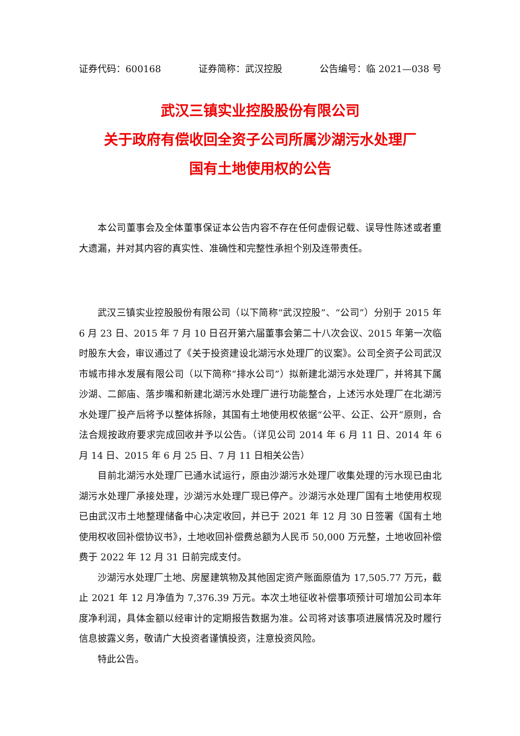证券代码：600168 证券简称：武汉控股 公告编号：临 2021—038 号
武汉三镇实业控股股份有限公司
关于政府有偿收回全资子公司所属沙湖污水处理厂
国有土地使用权的公告
本公司董事会及全体董事保证本公告内容不存在任何虚假记载、误导性陈述或者重大遗漏，并对其内容的真实性、准确性和完整性承担个别及连带责任。
武汉三镇实业控股股份有限公司（以下简称“武汉控股”、“公司”）分别于 2015 年 6 月 23 日、2015 年 7 月 10 日召开第六届董事会第二十八次会议、2015 年第一次临时股东大会，审议通过了《关于投资建设北湖污水处理厂的议案》。公司全资子公司武汉市城市排水发展有限公司（以下简称“排水公司”）拟新建北湖污水处理厂，并将其下属沙湖、二郎庙、落步嘴和新建北湖污水处理厂进行功能整合，上述污水处理厂在北湖污水处理厂投产后将予以整体拆除，其国有土地使用权依据“公平、公正、公开”原则，合法合规按政府要求完成回收并予以公告。（详见公司 2014 年 6 月 11 日、2014 年 6 月 14 日、2015 年 6 月 25 日、7 月 11 日相关公告）
目前北湖污水处理厂已通水试运行，原由沙湖污水处理厂收集处理的污水现已由北湖污水处理厂承接处理，沙湖污水处理厂现已停产。沙湖污水处理厂国有土地使用权现已由武汉市土地整理储备中心决定收回，并已于 2021 年 12 月 30 日签署《国有土地使用权收回补偿协议书》，土地收回补偿费总额为人民币 50,000 万元整，土地收回补偿费于 2022 年 12 月 31 日前完成支付。
沙湖污水处理厂土地、房屋建筑物及其他固定资产账面原值为 17,505.77 万元，截止 2021 年 12 月净值为 7,376.39 万元。本次土地征收补偿事项预计可增加公司本年度净利润，具体金额以经审计的定期报告数据为准。公司将对该事项进展情况及时履行信息披露义务，敬请广大投资者谨慎投资，注意投资风险。
特此公告。